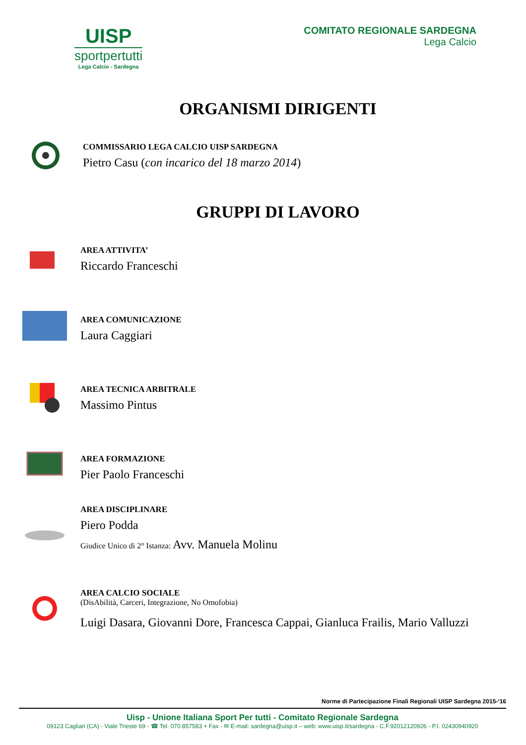UISP
sportpertutti
Lega Calcio - Sardegna
COMITATO REGIONALE SARDEGNA
Lega Calcio
ORGANISMI DIRIGENTI
COMMISSARIO LEGA CALCIO UISP SARDEGNA
Pietro Casu (con incarico del 18 marzo 2014)
GRUPPI DI LAVORO
AREA ATTIVITA’
Riccardo Franceschi
AREA COMUNICAZIONE
Laura Caggiari
AREA TECNICA ARBITRALE
Massimo Pintus
AREA FORMAZIONE
Pier Paolo Franceschi
AREA DISCIPLINARE
Piero Podda
Giudice Unico di 2° Istanza: Avv. Manuela Molinu
AREA CALCIO SOCIALE
(DisAbilità, Carceri, Integrazione, No Omofobia)
Luigi Dasara, Giovanni Dore, Francesca Cappai, Gianluca Frailis, Mario Valluzzi
Norme di Partecipazione Finali Regionali UISP Sardegna 2015-‘16
Uisp - Unione Italiana Sport Per tutti - Comitato Regionale Sardegna
09123 Cagliari (CA) - Viale Trieste 69 - ☎ Tel. 070.857583 + Fax - ✉ E-mail: sardegna@uisp.it – web: www.uisp.it/sardegna - C.F.92012120926 - P.I. 02430940920